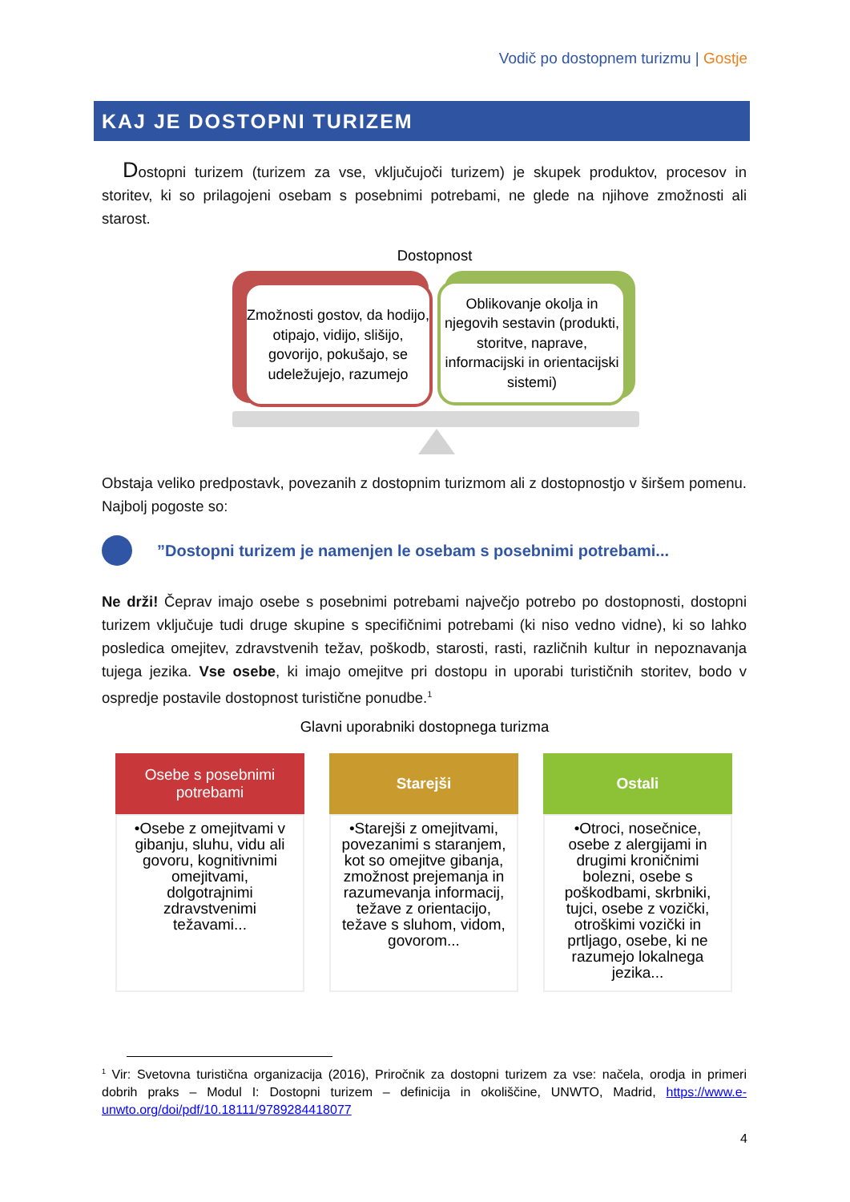Vodič po dostopnem turizmu | Gostje
KAJ JE DOSTOPNI TURIZEM
Dostopni turizem (turizem za vse, vključujoči turizem) je skupek produktov, procesov in storitev, ki so prilagojeni osebam s posebnimi potrebami, ne glede na njihove zmožnosti ali starost.
Dostopnost
Zmožnosti gostov, da hodijo, otipajo, vidijo, slišijo, govorijo, pokušajo, se udeležujejo, razumejo
Oblikovanje okolja in njegovih sestavin (produkti, storitve, naprave, informacijski in orientacijski sistemi)
Obstaja veliko predpostavk, povezanih z dostopnim turizmom ali z dostopnostjo v širšem pomenu. Najbolj pogoste so:
”Dostopni turizem je namenjen le osebam s posebnimi potrebami...
Ne drži! Čeprav imajo osebe s posebnimi potrebami največjo potrebo po dostopnosti, dostopni turizem vključuje tudi druge skupine s specifičnimi potrebami (ki niso vedno vidne), ki so lahko posledica omejitev, zdravstvenih težav, poškodb, starosti, rasti, različnih kultur in nepoznavanja tujega jezika. Vse osebe, ki imajo omejitve pri dostopu in uporabi turističnih storitev, bodo v ospredje postavile dostopnost turistične ponudbe.<sup>1</sup>
Glavni uporabniki dostopnega turizma
Osebe s posebnimi potrebami
•Osebe z omejitvami v gibanju, sluhu, vidu ali govoru, kognitivnimi omejitvami, dolgotrajnimi zdravstvenimi težavami...
Starejši
•Starejši z omejitvami, povezanimi s staranjem, kot so omejitve gibanja, zmožnost prejemanja in razumevanja informacij, težave z orientacijo, težave s sluhom, vidom, govorom...
Ostali
•Otroci, nosečnice, osebe z alergijami in drugimi kroničnimi bolezni, osebe s poškodbami, skrbniki, tujci, osebe z vozički, otroškimi vozički in prtljago, osebe, ki ne razumejo lokalnega jezika...
<sup>1</sup> Vir: Svetovna turistična organizacija (2016), Priročnik za dostopni turizem za vse: načela, orodja in primeri dobrih praks – Modul I: Dostopni turizem – definicija in okoliščine, UNWTO, Madrid, https://www.e-unwto.org/doi/pdf/10.18111/9789284418077
4